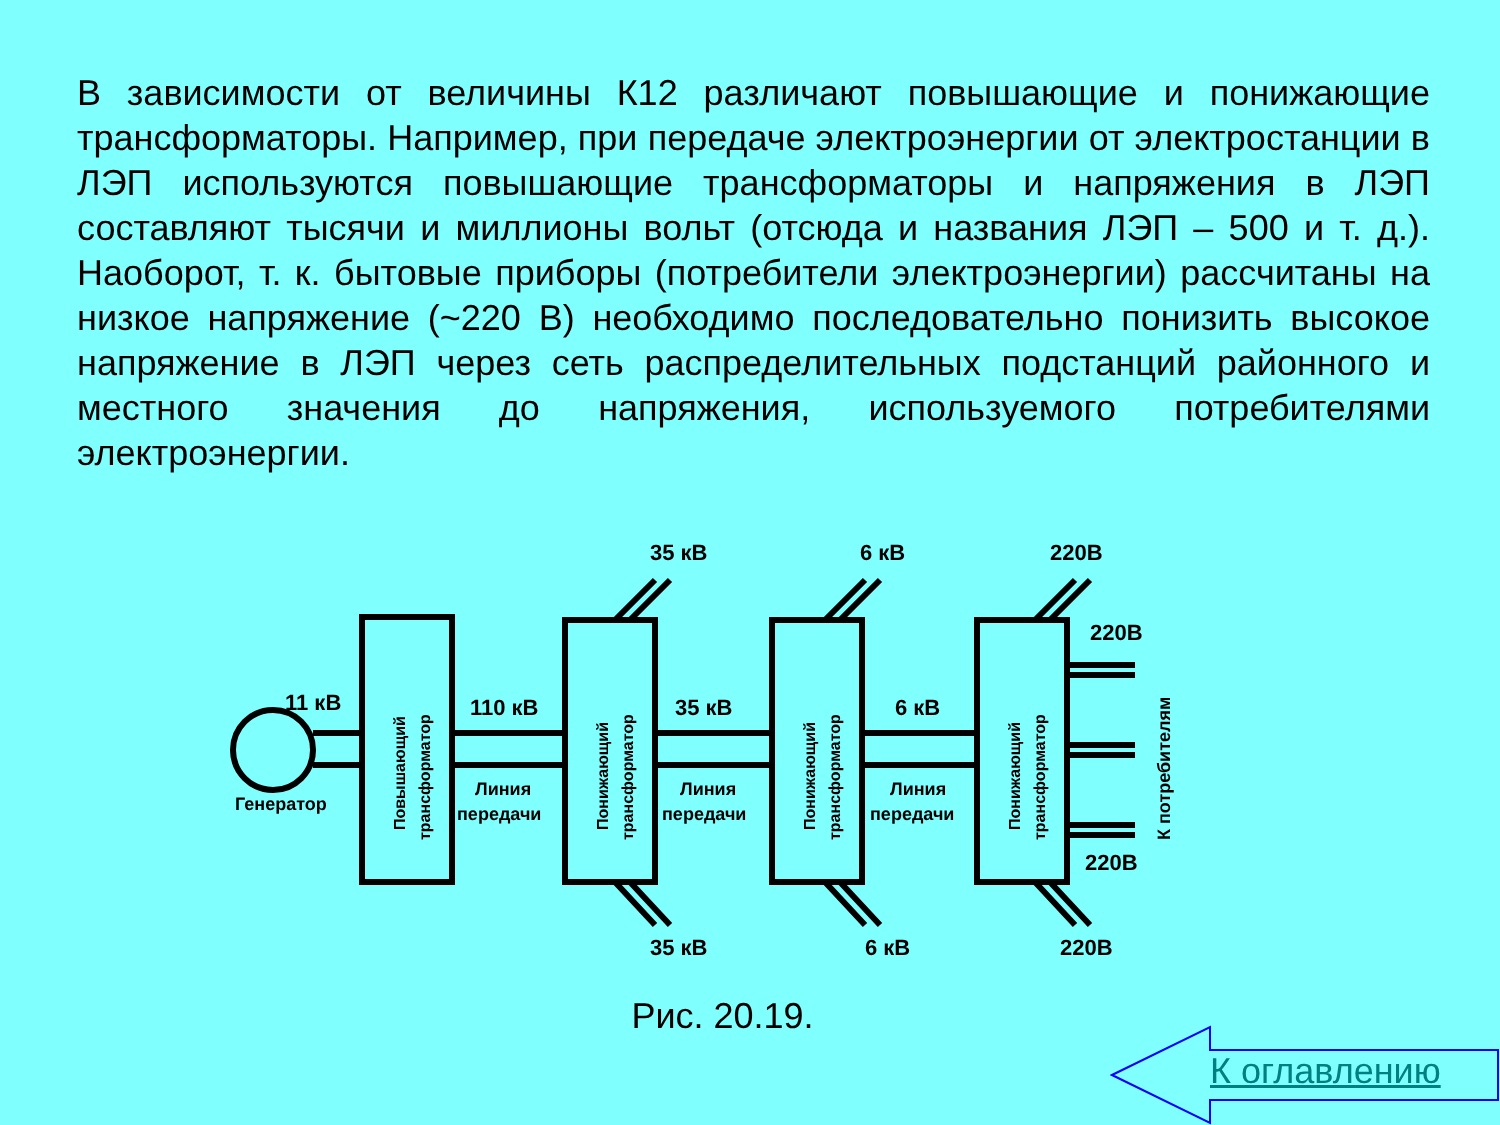В зависимости от величины К12 различают повышающие и понижающие трансформаторы. Например, при передаче электроэнергии от электростанции в ЛЭП используются повышающие трансформаторы и напряжения в ЛЭП составляют тысячи и миллионы вольт (отсюда и названия ЛЭП – 500 и т. д.). Наоборот, т. к. бытовые приборы (потребители электроэнергии) рассчитаны на низкое напряжение (~220 В) необходимо последовательно понизить высокое напряжение в ЛЭП через сеть распределительных подстанций районного и местного значения до напряжения, используемого потребителями электроэнергии.
11 кВ
Генератор
110 кВ
35 кВ
6 кВ
Линия
передачи
Линия
передачи
Линия
передачи
35 кВ
6 кВ
220В
220В
220В
35 кВ
6 кВ
220В
Повышающий
трансформатор
Понижающий
трансформатор
Понижающий
трансформатор
Понижающий
трансформатор
К потребителям
Рис. 20.19.
К оглавлению